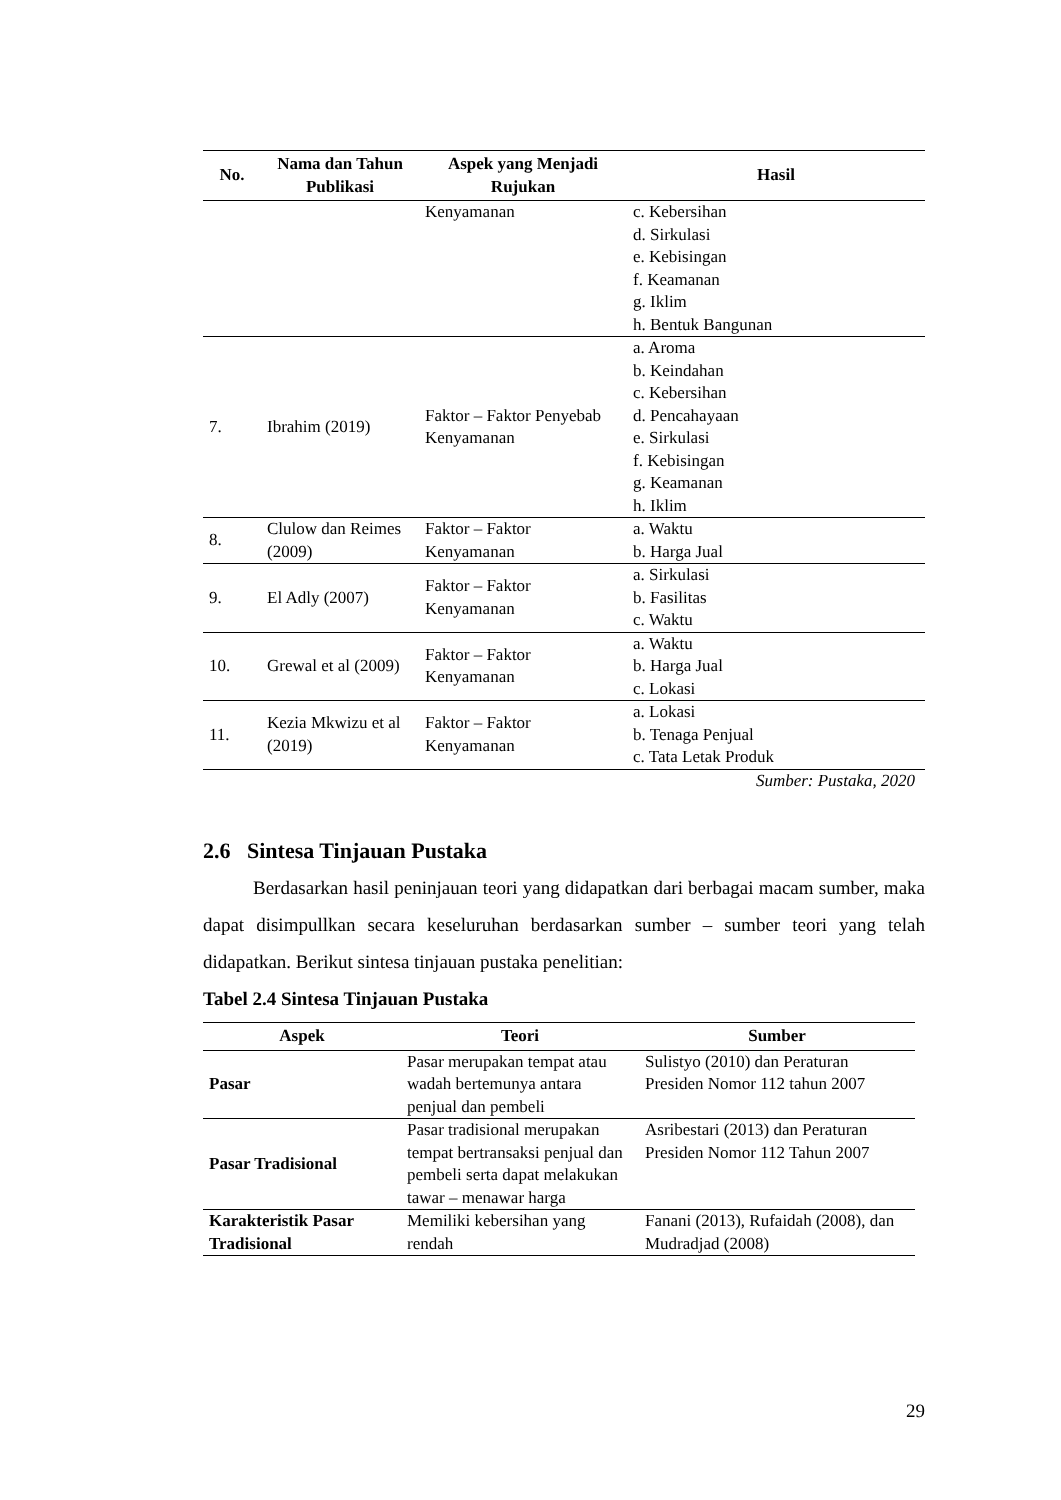| No. | Nama dan Tahun Publikasi | Aspek yang Menjadi Rujukan | Hasil |
| --- | --- | --- | --- |
| | | Kenyamanan | c. Kebersihan d. Sirkulasi e. Kebisingan f. Keamanan g. Iklim h. Bentuk Bangunan |
| 7. | Ibrahim (2019) | Faktor – Faktor Penyebab Kenyamanan | a. Aroma b. Keindahan c. Kebersihan d. Pencahayaan e. Sirkulasi f. Kebisingan g. Keamanan h. Iklim |
| 8. | Clulow dan Reimes (2009) | Faktor – Faktor Kenyamanan | a. Waktu b. Harga Jual |
| 9. | El Adly (2007) | Faktor – Faktor Kenyamanan | a. Sirkulasi b. Fasilitas c. Waktu |
| 10. | Grewal et al (2009) | Faktor – Faktor Kenyamanan | a. Waktu b. Harga Jual c. Lokasi |
| 11. | Kezia Mkwizu et al (2019) | Faktor – Faktor Kenyamanan | a. Lokasi b. Tenaga Penjual c. Tata Letak Produk |
Sumber: Pustaka, 2020
2.6 Sintesa Tinjauan Pustaka
Berdasarkan hasil peninjauan teori yang didapatkan dari berbagai macam sumber, maka dapat disimpullkan secara keseluruhan berdasarkan sumber – sumber teori yang telah didapatkan. Berikut sintesa tinjauan pustaka penelitian:
Tabel 2.4 Sintesa Tinjauan Pustaka
| Aspek | Teori | Sumber |
| --- | --- | --- |
| Pasar | Pasar merupakan tempat atau wadah bertemunya antara penjual dan pembeli | Sulistyo (2010) dan Peraturan Presiden Nomor 112 tahun 2007 |
| Pasar Tradisional | Pasar tradisional merupakan tempat bertransaksi penjual dan pembeli serta dapat melakukan tawar – menawar harga | Asribestari (2013) dan Peraturan Presiden Nomor 112 Tahun 2007 |
| Karakteristik Pasar Tradisional | Memiliki kebersihan yang rendah | Fanani (2013), Rufaidah (2008), dan Mudradjad (2008) |
29